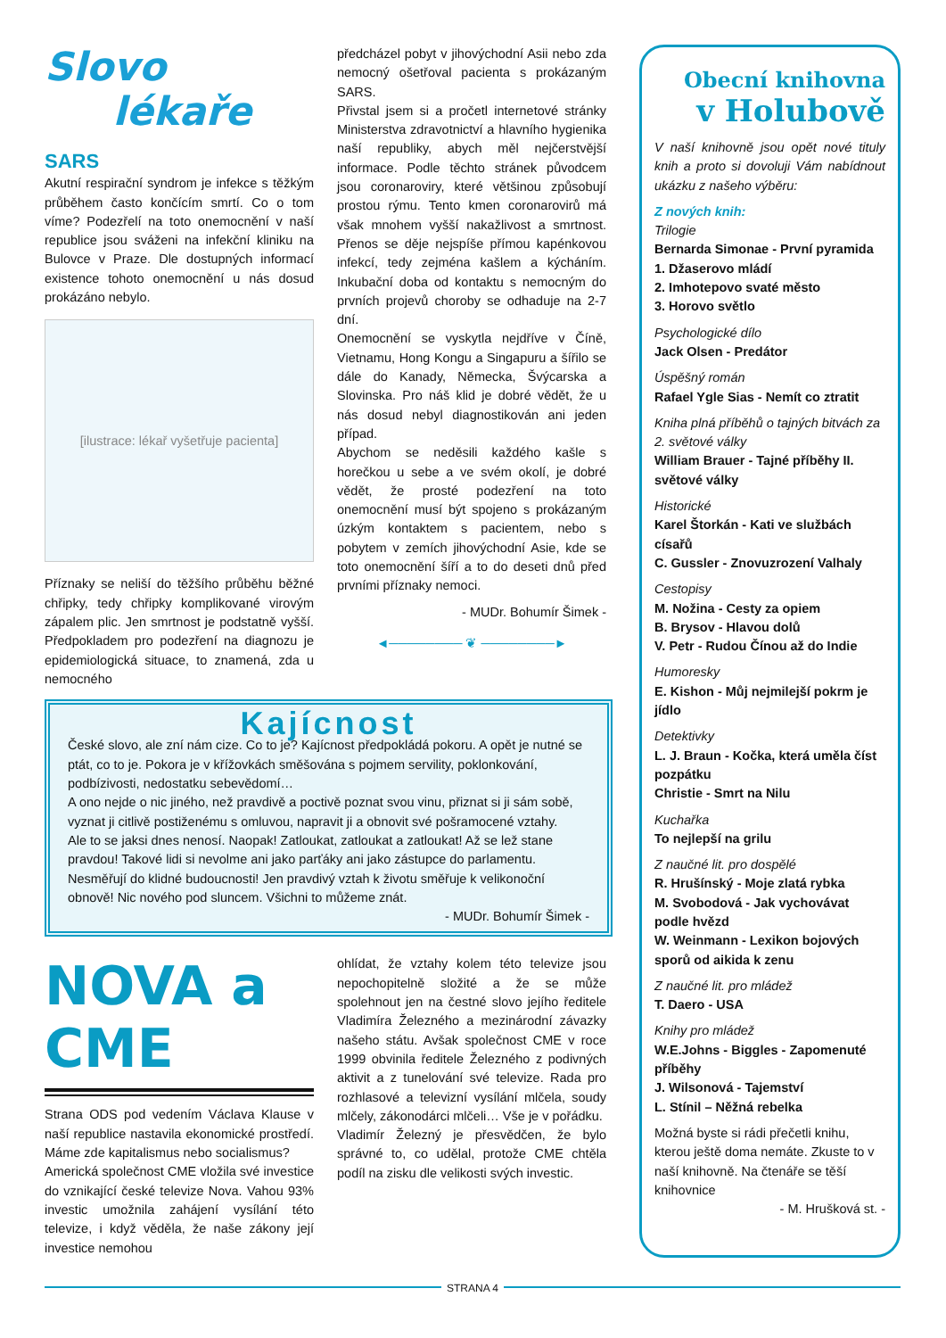Slovo
lékaře
SARS
Akutní respirační syndrom je infekce s těžkým průběhem často končícím smrtí. Co o tom víme? Podezřelí na toto onemocnění v naší republice jsou sváženi na infekční kliniku na Bulovce v Praze. Dle dostupných informací existence tohoto onemocnění u nás dosud prokázáno nebylo.
[ilustrace: lékař vyšetřuje pacienta]
Příznaky se neliší do těžšího průběhu běžné chřipky, tedy chřipky komplikované virovým zápalem plic. Jen smrtnost je podstatně vyšší. Předpokladem pro podezření na diagnozu je epidemiologická situace, to znamená, zda u nemocného
předcházel pobyt v jihovýchodní Asii nebo zda nemocný ošetřoval pacienta s prokázaným SARS.
Přivstal jsem si a pročetl internetové stránky Ministerstva zdravotnictví a hlavního hygienika naší republiky, abych měl nejčerstvější informace. Podle těchto stránek původcem jsou coronaroviry, které většinou způsobují prostou rýmu. Tento kmen coronarovirů má však mnohem vyšší nakažlivost a smrtnost. Přenos se děje nejspíše přímou kapénkovou infekcí, tedy zejména kašlem a kýcháním. Inkubační doba od kontaktu s nemocným do prvních projevů choroby se odhaduje na 2-7 dní.
Onemocnění se vyskytla nejdříve v Číně, Vietnamu, Hong Kongu a Singapuru a šířilo se dále do Kanady, Německa, Švýcarska a Slovinska. Pro náš klid je dobré vědět, že u nás dosud nebyl diagnostikován ani jeden případ.
Abychom se neděsili každého kašle s horečkou u sebe a ve svém okolí, je dobré vědět, že prosté podezření na toto onemocnění musí být spojeno s prokázaným úzkým kontaktem s pacientem, nebo s pobytem v zemích jihovýchodní Asie, kde se toto onemocnění šíří a to do deseti dnů před prvními příznaky nemoci.
- MUDr. Bohumír Šimek -
◄──────── ❦ ────────►
Kajícnost
České slovo, ale zní nám cize. Co to je? Kajícnost předpokládá pokoru. A opět je nutné se ptát, co to je. Pokora je v křížovkách směšována s pojmem servility, poklonkování, podbízivosti, nedostatku sebevědomí…
A ono nejde o nic jiného, než pravdivě a poctivě poznat svou vinu, přiznat si ji sám sobě, vyznat ji citlivě postiženému s omluvou, napravit ji a obnovit své pošramocené vztahy.
Ale to se jaksi dnes nenosí. Naopak! Zatloukat, zatloukat a zatloukat! Až se lež stane pravdou! Takové lidi si nevolme ani jako parťáky ani jako zástupce do parlamentu. Nesměřují do klidné budoucnosti! Jen pravdivý vztah k životu směřuje k velikonoční obnově! Nic nového pod sluncem. Všichni to můžeme znát.
- MUDr. Bohumír Šimek -
NOVA a CME
Strana ODS pod vedením Václava Klause v naší republice nastavila ekonomické prostředí. Máme zde kapitalismus nebo socialismus?
Americká společnost CME vložila své investice do vznikající české televize Nova. Vahou 93% investic umožnila zahájení vysílání této televize, i když věděla, že naše zákony její investice nemohou
ohlídat, že vztahy kolem této televize jsou nepochopitelně složité a že se může spolehnout jen na čestné slovo jejího ředitele Vladimíra Železného a mezinárodní závazky našeho státu. Avšak společnost CME v roce 1999 obvinila ředitele Železného z podivných aktivit a z tunelování své televize. Rada pro rozhlasové a televizní vysílání mlčela, soudy mlčely, zákonodárci mlčeli… Vše je v pořádku.
Vladimír Železný je přesvědčen, že bylo správné to, co udělal, protože CME chtěla podíl na zisku dle velikosti svých investic.
Obecní knihovna
v Holubově
V naší knihovně jsou opět nové tituly knih a proto si dovoluji Vám nabídnout ukázku z našeho výběru:
Z nových knih:
Trilogie
Bernarda Simonae - První pyramida
1. Džaserovo mládí
2. Imhotepovo svaté město
3. Horovo světlo
Psychologické dílo
Jack Olsen - Predátor
Úspěšný román
Rafael Ygle Sias - Nemít co ztratit
Kniha plná příběhů o tajných bitvách za 2. světové války
William Brauer - Tajné příběhy II. světové války
Historické
Karel Štorkán - Kati ve službách císařů
C. Gussler - Znovuzrození Valhaly
Cestopisy
M. Nožina - Cesty za opiem
B. Brysov - Hlavou dolů
V. Petr - Rudou Čínou až do Indie
Humoresky
E. Kishon - Můj nejmilejší pokrm je jídlo
Detektivky
L. J. Braun - Kočka, která uměla číst pozpátku
Christie - Smrt na Nilu
Kuchařka
To nejlepší na grilu
Z naučné lit. pro dospělé
R. Hrušínský - Moje zlatá rybka
M. Svobodová - Jak vychovávat podle hvězd
W. Weinmann - Lexikon bojových sporů od aikida k zenu
Z naučné lit. pro mládež
T. Daero - USA
Knihy pro mládež
W.E.Johns - Biggles - Zapomenuté příběhy
J. Wilsonová - Tajemství
L. Stínil – Něžná rebelka
Možná byste si rádi přečetli knihu, kterou ještě doma nemáte. Zkuste to v naší knihovně. Na čtenáře se těší knihovnice
- M. Hrušková st. -
STRANA 4